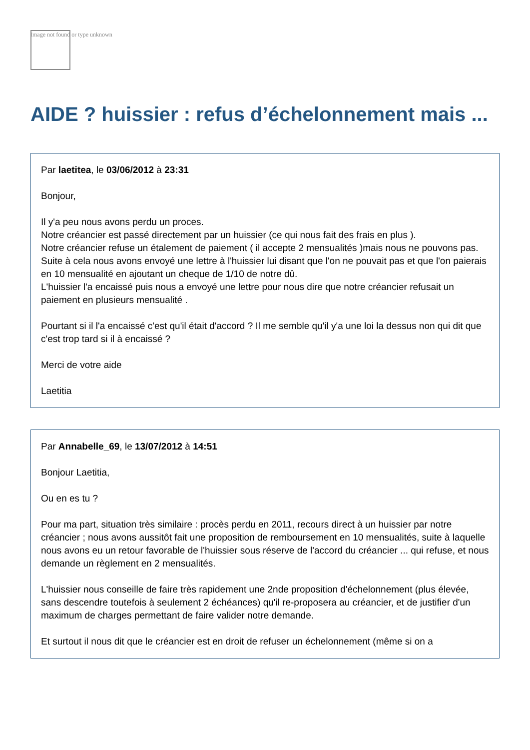Image not found or type unknown
AIDE ? huissier : refus d’échelonnement mais ...
Par laetitea, le 03/06/2012 à 23:31
Bonjour,
Il y'a peu nous avons perdu un proces.
Notre créancier est passé directement par un huissier (ce qui nous fait des frais en plus ).
Notre créancier refuse un étalement de paiement ( il accepte 2 mensualités )mais nous ne pouvons pas.
Suite à cela nous avons envoyé une lettre à l'huissier lui disant que l'on ne pouvait pas et que l'on paierais en 10 mensualité en ajoutant un cheque de 1/10 de notre dû.
L'huissier l'a encaissé puis nous a envoyé une lettre pour nous dire que notre créancier refusait un paiement en plusieurs mensualité .
Pourtant si il l'a encaissé c'est qu'il était d'accord ? Il me semble qu'il y'a une loi la dessus non qui dit que c'est trop tard si il à encaissé ?
Merci de votre aide
Laetitia
Par Annabelle_69, le 13/07/2012 à 14:51
Bonjour Laetitia,
Ou en es tu ?
Pour ma part, situation très similaire : procès perdu en 2011, recours direct à un huissier par notre créancier ; nous avons aussitôt fait une proposition de remboursement en 10 mensualités, suite à laquelle nous avons eu un retour favorable de l'huissier sous réserve de l'accord du créancier ... qui refuse, et nous demande un règlement en 2 mensualités.
L'huissier nous conseille de faire très rapidement une 2nde proposition d'échelonnement (plus élevée, sans descendre toutefois à seulement 2 échéances) qu'il re-proposera au créancier, et de justifier d'un maximum de charges permettant de faire valider notre demande.
Et surtout il nous dit que le créancier est en droit de refuser un échelonnement (même si on a